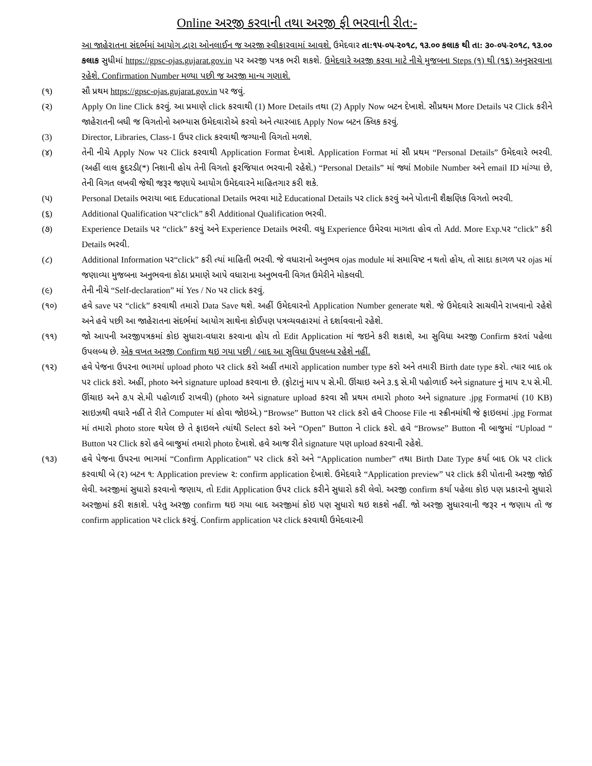Online અરજી કરવાની તથા અરજી ફી ભરવાની રીત:-
આ જાહેરાતના સંદર્ભમાં આયોગ દ્વારા ઓનલાઈન જ અરજી સ્વીકારવામાં આવશે. ઉમેદવાર તા:૧૫-૦૫-૨૦૧૮, ૧૩.૦૦ કલાક થી તા: ૩૦-૦૫-૨૦૧૮, ૧૩.૦૦ કલાક સુધીમાં https://gpsc-ojas.gujarat.gov.in પર અરજી પત્રક ભરી શકશે. ઉમેદવારે અરજી કરવા માટે નીચે મુજબના Steps (૧) થી (૧૬) અનુસરવાના રહેશે. Confirmation Number મળ્યા પછી જ અરજી માન્ય ગણાશે.
(૧) સૌ પ્રથમ https://gpsc-ojas.gujarat.gov.in પર જવું.
(૨) Apply On line Click કરવું. આ પ્રમાણે click કરવાથી (1) More Details તથા (2) Apply Now બટન દેખાશે. સૌપ્રથમ More Details પર Click કરીને જાહેરાતની બધી જ વિગતોનો અભ્યાસ ઉમેદવારોએ કરવો અને ત્યારબાદ Apply Now બટન ક્લિક કરવું.
(3) Director, Libraries, Class-1 ઉપર click કરવાથી જગ્યાની વિગતો મળશે.
(૪) તેની નીચે Apply Now પર Click કરવાથી Application Format દેખાશે. Application Format માં સૌ પ્રથમ “Personal Details” ઉમેદવારે ભરવી. (અહીં લાલ ફુદરડી(*) નિશાની હોય તેની વિગતો ફરજિયાત ભરવાની રહેશે.) “Personal Details” માં જ્યાં Mobile Number અને email ID માંગ્યા છે, તેની વિગત લખવી જેથી જરૂર જણાયે આયોગ ઉમેદવારને માહિતગાર કરી શકે.
(૫) Personal Details ભરાયા બાદ Educational Details ભરવા માટે Educational Details પર click કરવું અને પોતાની શૈક્ષણિક વિગતો ભરવી.
(૬) Additional Qualification પર“click” કરી Additional Qualification ભરવી.
(૭) Experience Details પર “click” કરવું અને Experience Details ભરવી. વધુ Experience ઉમેરવા માગતા હોવ તો Add. More Exp.પર “click” કરી Details ભરવી.
(૮) Additional Information પર“click” કરી ત્યાં માહિતી ભરવી. જે વધારાનો અનુભવ ojas module માં સમાવિષ્ટ ન થતો હોય, તો સાદા કાગળ પર ojas માં જણાવ્યા મુજબના અનુભવના કોઠા પ્રમાણે આપે વધારાના અનુભવની વિગત ઉમેરીને મોકલવી.
(૯) તેની નીચે “Self-declaration” માં Yes / No પર click કરવું.
(૧૦) હવે save પર “click” કરવાથી તમારો Data Save થશે. અહીં ઉમેદવારનો Application Number generate થશે. જે ઉમેદવારે સાચવીને રાખવાનો રહેશે અને હવે પછી આ જાહેરાતના સંદર્ભમાં આયોગ સાથેના કોઈપણ પત્રવ્યવહારમાં તે દર્શાવવાનો રહેશે.
(૧૧) જો આપની અરજીપત્રકમાં કોઇ સુધારા-વધારા કરવાના હોય તો Edit Application માં જઇને કરી શકાશે, આ સુવિધા અરજી Confirm કરતાં પહેલા ઉપલબ્ધ છે. એક વખત અરજી Confirm થઇ ગયા પછી / બાદ આ સુવિધા ઉપલબ્ધ રહેશે નહીં.
(૧૨) હવે પેજના ઉપરના ભાગમાં upload photo પર click કરો અહીં તમારો application number type કરો અને તમારી Birth date type કરો. ત્યાર બાદ ok પર click કરો. અહીં, photo અને signature upload કરવાના છે. (ફોટાનું માપ ૫ સે.મી. ઊંચાઇ અને ૩.૬ સે.મી પહોળાઈ અને signature નું માપ ૨.૫ સે.મી. ઊંચાઇ અને ૭.૫ સે.મી પહોળાઈ રાખવી) (photo અને signature upload કરવા સૌ પ્રથમ તમારો photo અને signature .jpg Formatમાં (10 KB) સાઇઝથી વધારે નહીં તે રીતે Computer માં હોવા જોઇએ.) “Browse” Button પર click કરો હવે Choose File ના સ્ક્રીનમાંથી જે ફાઇલમાં .jpg Format માં તમારો photo store થયેલ છે તે ફાઇલને ત્યાંથી Select કરો અને “Open” Button ને click કરો. હવે “Browse” Button ની બાજુમાં “Upload “ Button પર Click કરો હવે બાજુમાં તમારો photo દેખાશે. હવે આજ રીતે signature પણ upload કરવાની રહેશે.
(૧૩) હવે પેજના ઉપરના ભાગમાં “Confirm Application” પર click કરો અને “Application number” તથા Birth Date Type કર્યા બાદ Ok પર click કરવાથી બે (૨) બટન ૧: Application preview ૨: confirm application દેખાશે. ઉમેદવારે “Application preview” પર click કરી પોતાની અરજી જોઈ લેવી. અરજીમાં સુધારો કરવાનો જણાય, તો Edit Application ઉપર click કરીને સુધારો કરી લેવો. અરજી confirm કર્યા પહેલા કોઇ પણ પ્રકારનો સુધારો અરજીમાં કરી શકાશે. પરંતુ અરજી confirm થઇ ગયા બાદ અરજીમાં કોઇ પણ સુધારો થઇ શકશે નહીં. જો અરજી સુધારવાની જરૂર ન જણાય તો જ confirm application પર click કરવું. Confirm application પર click કરવાથી ઉમેદવારની